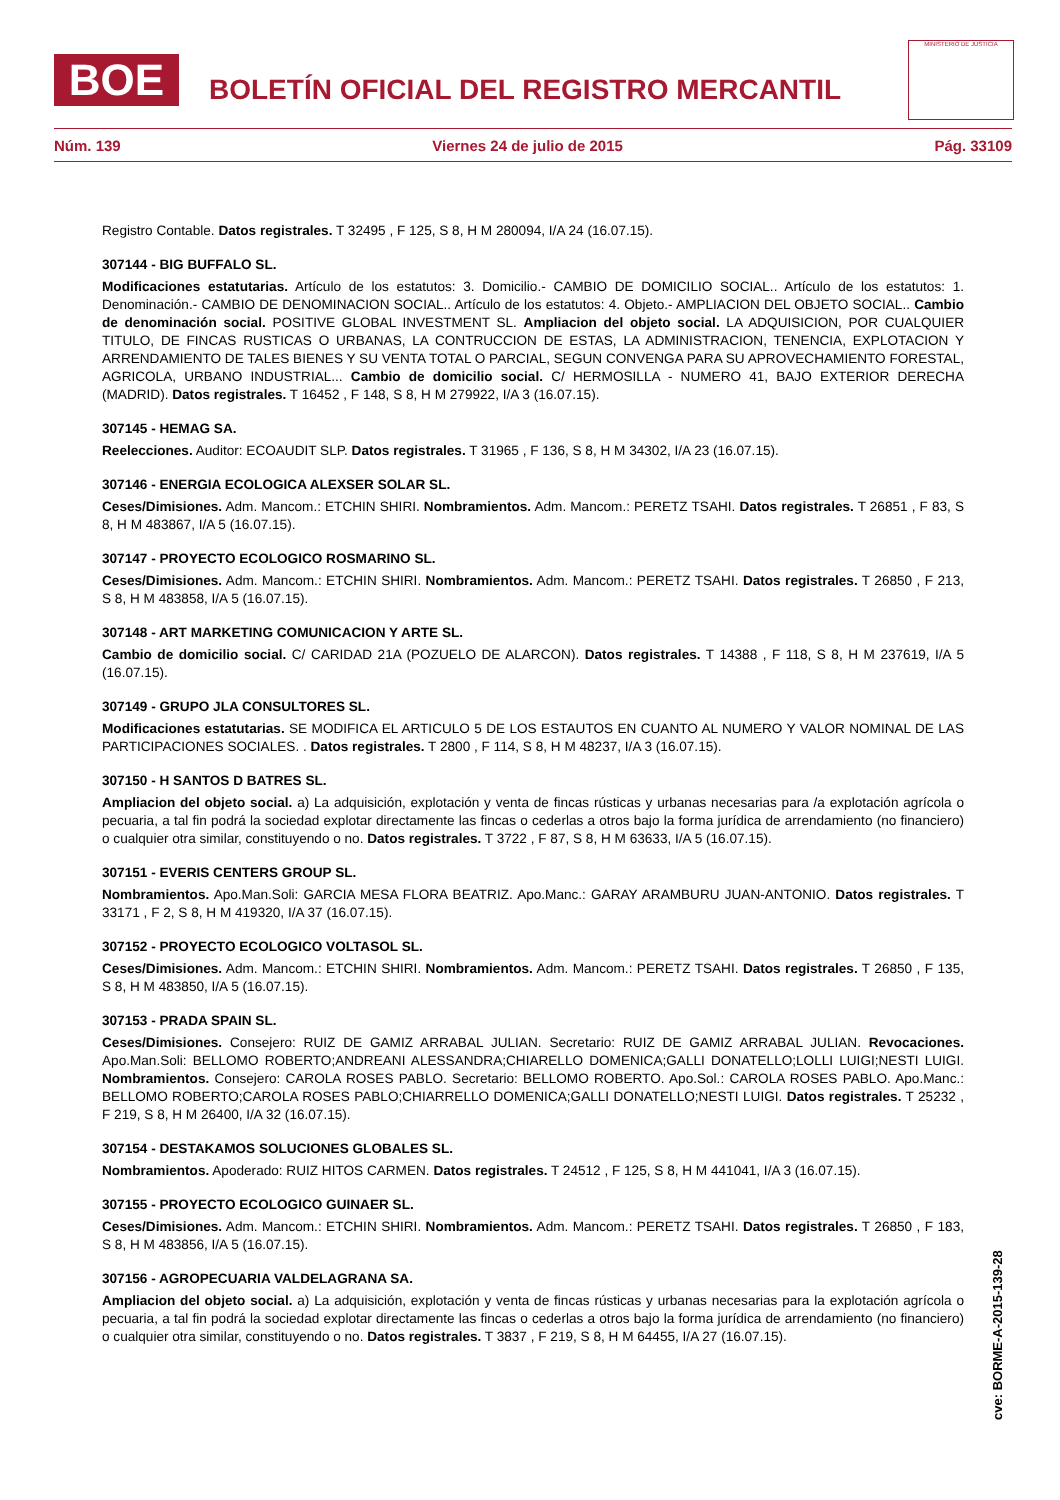BOE
BOLETÍN OFICIAL DEL REGISTRO MERCANTIL
MINISTERIO DE JUSTICIA
Núm. 139 Viernes 24 de julio de 2015 Pág. 33109
Registro Contable. Datos registrales. T 32495 , F 125, S 8, H M 280094, I/A 24 (16.07.15).
307144 - BIG BUFFALO SL.
Modificaciones estatutarias. Artículo de los estatutos: 3. Domicilio.- CAMBIO DE DOMICILIO SOCIAL.. Artículo de los estatutos: 1. Denominación.- CAMBIO DE DENOMINACION SOCIAL.. Artículo de los estatutos: 4. Objeto.- AMPLIACION DEL OBJETO SOCIAL.. Cambio de denominación social. POSITIVE GLOBAL INVESTMENT SL. Ampliacion del objeto social. LA ADQUISICION, POR CUALQUIER TITULO, DE FINCAS RUSTICAS O URBANAS, LA CONTRUCCION DE ESTAS, LA ADMINISTRACION, TENENCIA, EXPLOTACION Y ARRENDAMIENTO DE TALES BIENES Y SU VENTA TOTAL O PARCIAL, SEGUN CONVENGA PARA SU APROVECHAMIENTO FORESTAL, AGRICOLA, URBANO INDUSTRIAL... Cambio de domicilio social. C/ HERMOSILLA - NUMERO 41, BAJO EXTERIOR DERECHA (MADRID). Datos registrales. T 16452 , F 148, S 8, H M 279922, I/A 3 (16.07.15).
307145 - HEMAG SA.
Reelecciones. Auditor: ECOAUDIT SLP. Datos registrales. T 31965 , F 136, S 8, H M 34302, I/A 23 (16.07.15).
307146 - ENERGIA ECOLOGICA ALEXSER SOLAR SL.
Ceses/Dimisiones. Adm. Mancom.: ETCHIN SHIRI. Nombramientos. Adm. Mancom.: PERETZ TSAHI. Datos registrales. T 26851 , F 83, S 8, H M 483867, I/A 5 (16.07.15).
307147 - PROYECTO ECOLOGICO ROSMARINO SL.
Ceses/Dimisiones. Adm. Mancom.: ETCHIN SHIRI. Nombramientos. Adm. Mancom.: PERETZ TSAHI. Datos registrales. T 26850 , F 213, S 8, H M 483858, I/A 5 (16.07.15).
307148 - ART MARKETING COMUNICACION Y ARTE SL.
Cambio de domicilio social. C/ CARIDAD 21A (POZUELO DE ALARCON). Datos registrales. T 14388 , F 118, S 8, H M 237619, I/A 5 (16.07.15).
307149 - GRUPO JLA CONSULTORES SL.
Modificaciones estatutarias. SE MODIFICA EL ARTICULO 5 DE LOS ESTAUTOS EN CUANTO AL NUMERO Y VALOR NOMINAL DE LAS PARTICIPACIONES SOCIALES. . Datos registrales. T 2800 , F 114, S 8, H M 48237, I/A 3 (16.07.15).
307150 - H SANTOS D BATRES SL.
Ampliacion del objeto social. a) La adquisición, explotación y venta de fincas rústicas y urbanas necesarias para /a explotación agrícola o pecuaria, a tal fin podrá la sociedad explotar directamente las fincas o cederlas a otros bajo la forma jurídica de arrendamiento (no financiero) o cualquier otra similar, constituyendo o no. Datos registrales. T 3722 , F 87, S 8, H M 63633, I/A 5 (16.07.15).
307151 - EVERIS CENTERS GROUP SL.
Nombramientos. Apo.Man.Soli: GARCIA MESA FLORA BEATRIZ. Apo.Manc.: GARAY ARAMBURU JUAN-ANTONIO. Datos registrales. T 33171 , F 2, S 8, H M 419320, I/A 37 (16.07.15).
307152 - PROYECTO ECOLOGICO VOLTASOL SL.
Ceses/Dimisiones. Adm. Mancom.: ETCHIN SHIRI. Nombramientos. Adm. Mancom.: PERETZ TSAHI. Datos registrales. T 26850 , F 135, S 8, H M 483850, I/A 5 (16.07.15).
307153 - PRADA SPAIN SL.
Ceses/Dimisiones. Consejero: RUIZ DE GAMIZ ARRABAL JULIAN. Secretario: RUIZ DE GAMIZ ARRABAL JULIAN. Revocaciones. Apo.Man.Soli: BELLOMO ROBERTO;ANDREANI ALESSANDRA;CHIARELLO DOMENICA;GALLI DONATELLO;LOLLI LUIGI;NESTI LUIGI. Nombramientos. Consejero: CAROLA ROSES PABLO. Secretario: BELLOMO ROBERTO. Apo.Sol.: CAROLA ROSES PABLO. Apo.Manc.: BELLOMO ROBERTO;CAROLA ROSES PABLO;CHIARRELLO DOMENICA;GALLI DONATELLO;NESTI LUIGI. Datos registrales. T 25232 , F 219, S 8, H M 26400, I/A 32 (16.07.15).
307154 - DESTAKAMOS SOLUCIONES GLOBALES SL.
Nombramientos. Apoderado: RUIZ HITOS CARMEN. Datos registrales. T 24512 , F 125, S 8, H M 441041, I/A 3 (16.07.15).
307155 - PROYECTO ECOLOGICO GUINAER SL.
Ceses/Dimisiones. Adm. Mancom.: ETCHIN SHIRI. Nombramientos. Adm. Mancom.: PERETZ TSAHI. Datos registrales. T 26850 , F 183, S 8, H M 483856, I/A 5 (16.07.15).
307156 - AGROPECUARIA VALDELAGRANA SA.
Ampliacion del objeto social. a) La adquisición, explotación y venta de fincas rústicas y urbanas necesarias para la explotación agrícola o pecuaria, a tal fin podrá la sociedad explotar directamente las fincas o cederlas a otros bajo la forma jurídica de arrendamiento (no financiero) o cualquier otra similar, constituyendo o no. Datos registrales. T 3837 , F 219, S 8, H M 64455, I/A 27 (16.07.15).
cve: BORME-A-2015-139-28